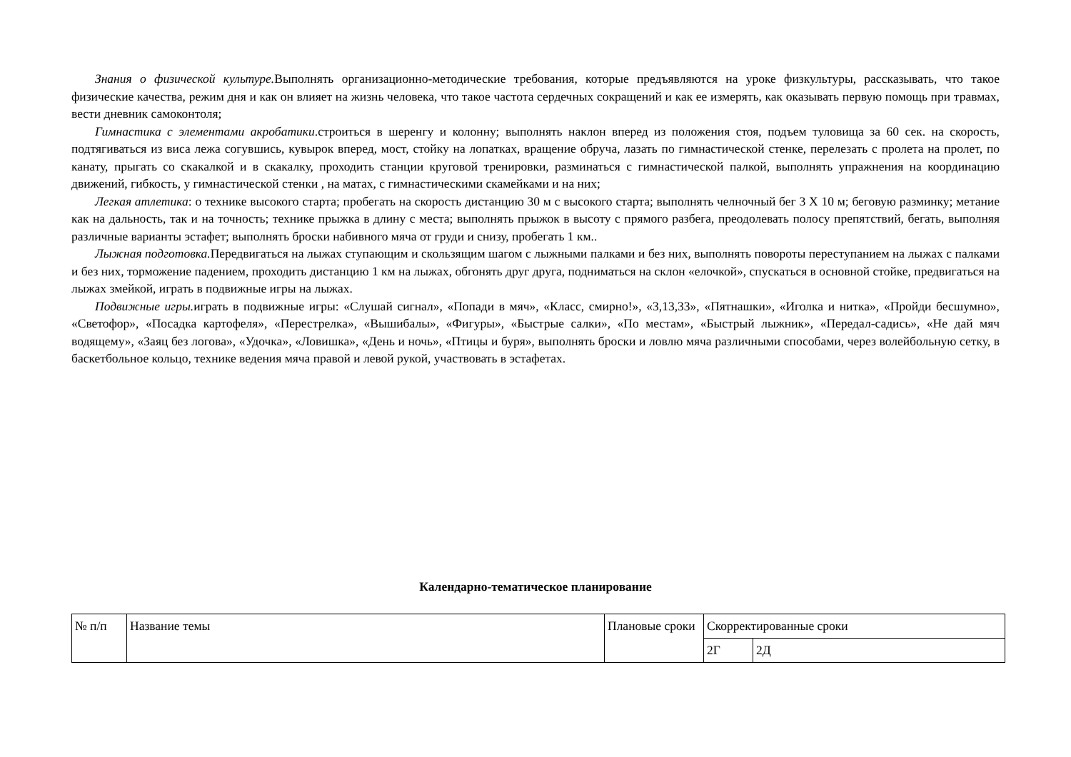Знания о физической культуре. Выполнять организационно-методические требования, которые предъявляются на уроке физкультуры, рассказывать, что такое физические качества, режим дня и как он влияет на жизнь человека, что такое частота сердечных сокращений и как ее измерять, как оказывать первую помощь при травмах, вести дневник самоконтоля;
Гимнастика с элементами акробатики.строиться в шеренгу и колонну; выполнять наклон вперед из положения стоя, подъем туловища за 60 сек. на скорость, подтягиваться из виса лежа согувшись, кувырок вперед, мост, стойку на лопатках, вращение обруча, лазать по гимнастической стенке, перелезать с пролета на пролет, по канату, прыгать со скакалкой и в скакалку, проходить станции круговой тренировки, разминаться с гимнастической палкой, выполнять упражнения на координацию движений, гибкость, у гимнастической стенки , на матах, с гимнастическими скамейками и на них;
Легкая атлетика: о технике высокого старта; пробегать на скорость дистанцию 30 м с высокого старта; выполнять челночный бег 3 Х 10 м; беговую разминку; метание как на дальность, так и на точность; технике прыжка в длину с места; выполнять прыжок в высоту с прямого разбега, преодолевать полосу препятствий, бегать, выполняя различные варианты эстафет; выполнять броски набивного мяча от груди и снизу, пробегать 1 км..
Лыжная подготовка. Передвигаться на лыжах ступающим и скользящим шагом с лыжными палками и без них, выполнять повороты переступанием на лыжах с палками и без них, торможение падением, проходить дистанцию 1 км на лыжах, обгонять друг друга, подниматься на склон «елочкой», спускаться в основной стойке, предвигаться на лыжах змейкой, играть в подвижные игры на лыжах.
Подвижные игры. играть в подвижные игры: «Слушай сигнал», «Попади в мяч», «Класс, смирно!», «3,13,33», «Пятнашки», «Иголка и нитка», «Пройди бесшумно», «Светофор», «Посадка картофеля», «Перестрелка», «Вышибалы», «Фигуры», «Быстрые салки», «По местам», «Быстрый лыжник», «Передал-садись», «Не дай мяч водящему», «Заяц без логова», «Удочка», «Ловишка», «День и ночь», «Птицы и буря», выполнять броски и ловлю мяча различными способами, через волейбольную сетку, в баскетбольное кольцо, технике ведения мяча правой и левой рукой, участвовать в эстафетах.
Календарно-тематическое планирование
| № п/п | Название темы | Плановые сроки | Скорректированные сроки | |
| | | | 2Г | 2Д |